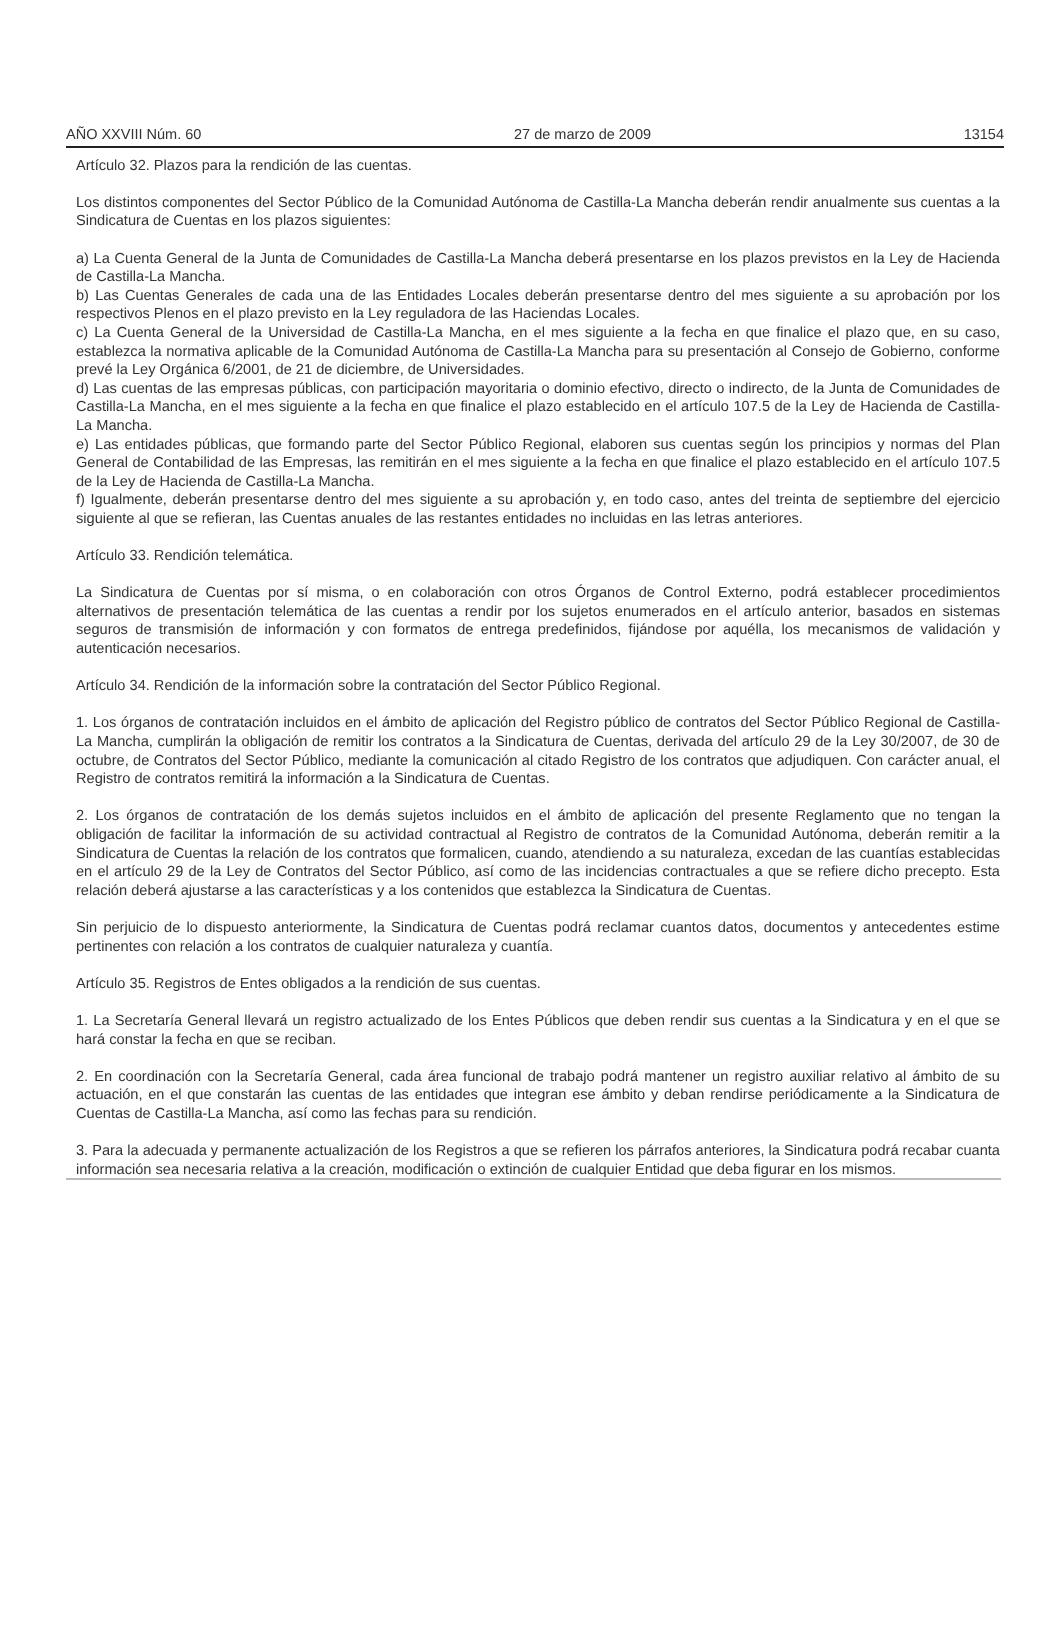AÑO XXVIII Núm. 60 27 de marzo de 2009 13154
Artículo 32. Plazos para la rendición de las cuentas.
Los distintos componentes del Sector Público de la Comunidad Autónoma de Castilla-La Mancha deberán rendir anualmente sus cuentas a la Sindicatura de Cuentas en los plazos siguientes:
a) La Cuenta General de la Junta de Comunidades de Castilla-La Mancha deberá presentarse en los plazos previstos en la Ley de Hacienda de Castilla-La Mancha.
b) Las Cuentas Generales de cada una de las Entidades Locales deberán presentarse dentro del mes siguiente a su aprobación por los respectivos Plenos en el plazo previsto en la Ley reguladora de las Haciendas Locales.
c) La Cuenta General de la Universidad de Castilla-La Mancha, en el mes siguiente a la fecha en que finalice el plazo que, en su caso, establezca la normativa aplicable de la Comunidad Autónoma de Castilla-La Mancha para su presentación al Consejo de Gobierno, conforme prevé la Ley Orgánica 6/2001, de 21 de diciembre, de Universidades.
d) Las cuentas de las empresas públicas, con participación mayoritaria o dominio efectivo, directo o indirecto, de la Junta de Comunidades de Castilla-La Mancha, en el mes siguiente a la fecha en que finalice el plazo establecido en el artículo 107.5 de la Ley de Hacienda de Castilla-La Mancha.
e) Las entidades públicas, que formando parte del Sector Público Regional, elaboren sus cuentas según los principios y normas del Plan General de Contabilidad de las Empresas, las remitirán en el mes siguiente a la fecha en que finalice el plazo establecido en el artículo 107.5 de la Ley de Hacienda de Castilla-La Mancha.
f) Igualmente, deberán presentarse dentro del mes siguiente a su aprobación y, en todo caso, antes del treinta de septiembre del ejercicio siguiente al que se refieran, las Cuentas anuales de las restantes entidades no incluidas en las letras anteriores.
Artículo 33. Rendición telemática.
La Sindicatura de Cuentas por sí misma, o en colaboración con otros Órganos de Control Externo, podrá establecer procedimientos alternativos de presentación telemática de las cuentas a rendir por los sujetos enumerados en el artículo anterior, basados en sistemas seguros de transmisión de información y con formatos de entrega predefinidos, fijándose por aquélla, los mecanismos de validación y autenticación necesarios.
Artículo 34. Rendición de la información sobre la contratación del Sector Público Regional.
1. Los órganos de contratación incluidos en el ámbito de aplicación del Registro público de contratos del Sector Público Regional de Castilla-La Mancha, cumplirán la obligación de remitir los contratos a la Sindicatura de Cuentas, derivada del artículo 29 de la Ley 30/2007, de 30 de octubre, de Contratos del Sector Público, mediante la comunicación al citado Registro de los contratos que adjudiquen. Con carácter anual, el Registro de contratos remitirá la información a la Sindicatura de Cuentas.
2. Los órganos de contratación de los demás sujetos incluidos en el ámbito de aplicación del presente Reglamento que no tengan la obligación de facilitar la información de su actividad contractual al Registro de contratos de la Comunidad Autónoma, deberán remitir a la Sindicatura de Cuentas la relación de los contratos que formalicen, cuando, atendiendo a su naturaleza, excedan de las cuantías establecidas en el artículo 29 de la Ley de Contratos del Sector Público, así como de las incidencias contractuales a que se refiere dicho precepto. Esta relación deberá ajustarse a las características y a los contenidos que establezca la Sindicatura de Cuentas.
Sin perjuicio de lo dispuesto anteriormente, la Sindicatura de Cuentas podrá reclamar cuantos datos, documentos y antecedentes estime pertinentes con relación a los contratos de cualquier naturaleza y cuantía.
Artículo 35. Registros de Entes obligados a la rendición de sus cuentas.
1. La Secretaría General llevará un registro actualizado de los Entes Públicos que deben rendir sus cuentas a la Sindicatura y en el que se hará constar la fecha en que se reciban.
2. En coordinación con la Secretaría General, cada área funcional de trabajo podrá mantener un registro auxiliar relativo al ámbito de su actuación, en el que constarán las cuentas de las entidades que integran ese ámbito y deban rendirse periódicamente a la Sindicatura de Cuentas de Castilla-La Mancha, así como las fechas para su rendición.
3. Para la adecuada y permanente actualización de los Registros a que se refieren los párrafos anteriores, la Sindicatura podrá recabar cuanta información sea necesaria relativa a la creación, modificación o extinción de cualquier Entidad que deba figurar en los mismos.